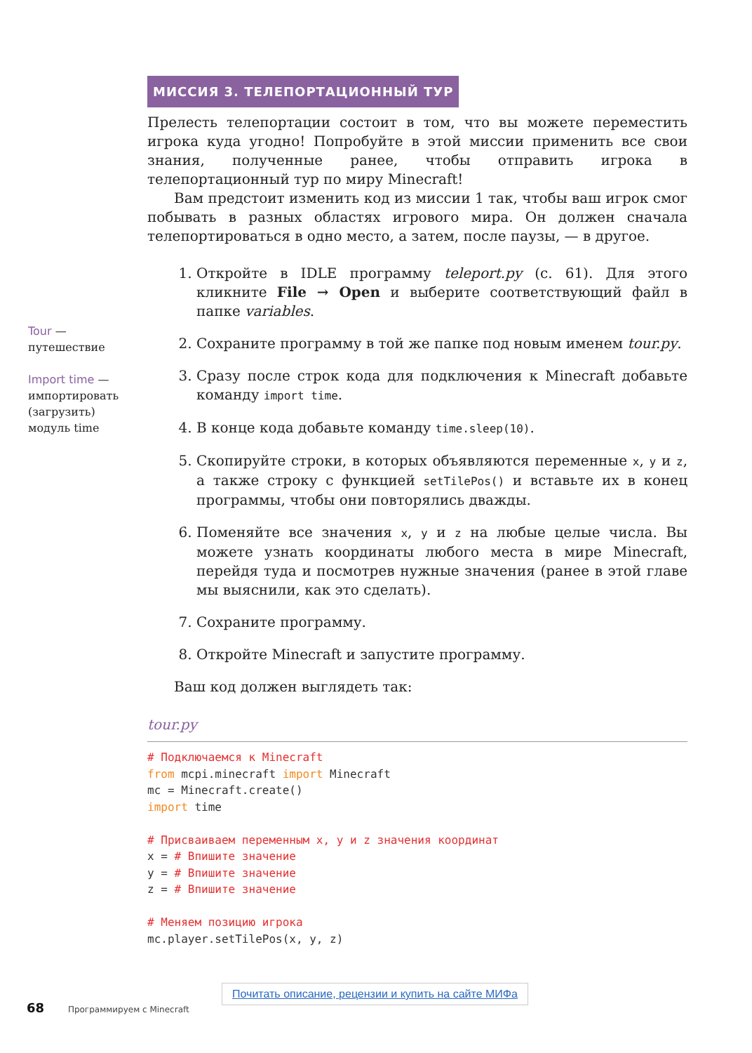Tour —
путешествие
Import time —
импортировать (загрузить) модуль time
МИССИЯ 3. ТЕЛЕПОРТАЦИОННЫЙ ТУР
Прелесть телепортации состоит в том, что вы можете переместить игрока куда угодно! Попробуйте в этой миссии применить все свои знания, полученные ранее, чтобы отправить игрока в телепортационный тур по миру Minecraft!
Вам предстоит изменить код из миссии 1 так, чтобы ваш игрок смог побывать в разных областях игрового мира. Он должен сначала телепортироваться в одно место, а затем, после паузы, — в другое.
1. Откройте в IDLE программу teleport.py (с. 61). Для этого кликните File → Open и выберите соответствующий файл в папке variables.
2. Сохраните программу в той же папке под новым именем tour.py.
3. Сразу после строк кода для подключения к Minecraft добавьте команду import time.
4. В конце кода добавьте команду time.sleep(10).
5. Скопируйте строки, в которых объявляются переменные x, y и z, а также строку с функцией setTilePos() и вставьте их в конец программы, чтобы они повторялись дважды.
6. Поменяйте все значения x, y и z на любые целые числа. Вы можете узнать координаты любого места в мире Minecraft, перейдя туда и посмотрев нужные значения (ранее в этой главе мы выяснили, как это сделать).
7. Сохраните программу.
8. Откройте Minecraft и запустите программу.
Ваш код должен выглядеть так:
tour.py
# Подключаемся к Minecraft
from mcpi.minecraft import Minecraft
mc = Minecraft.create()
import time

# Присваиваем переменным x, y и z значения координат
x = # Впишите значение
y = # Впишите значение
z = # Впишите значение

# Меняем позицию игрока
mc.player.setTilePos(x, y, z)
Почитать описание, рецензии и купить на сайте МИФа
68 Программируем с Minecraft